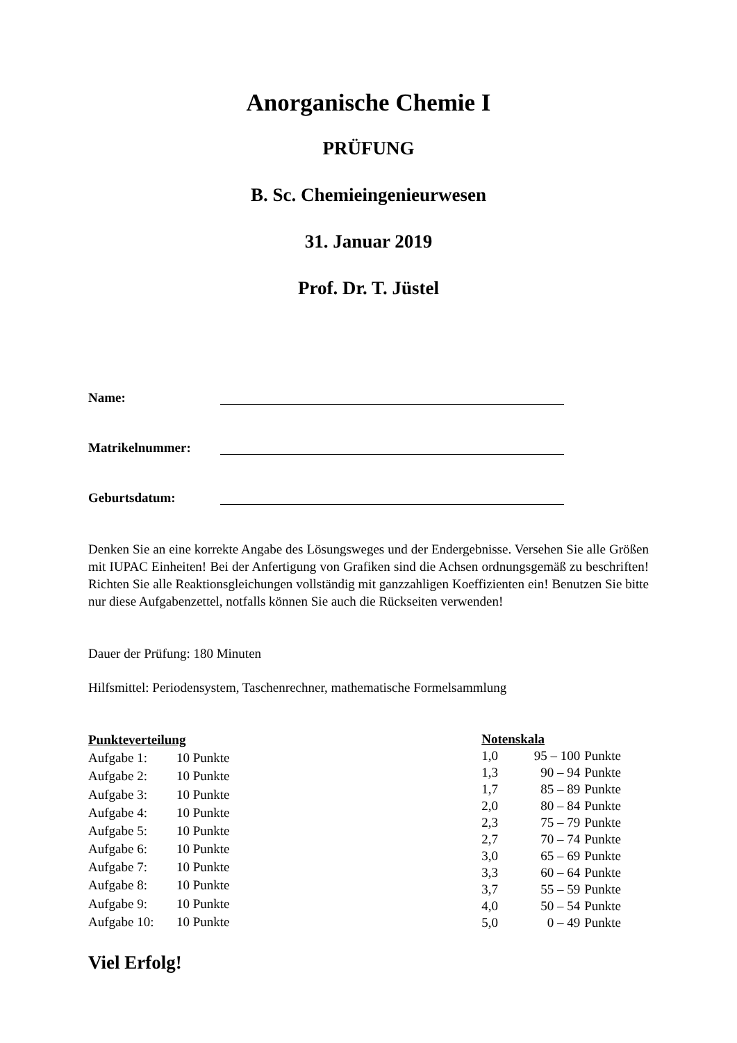Anorganische Chemie I
PRÜFUNG
B. Sc. Chemieingenieurwesen
31. Januar 2019
Prof. Dr. T. Jüstel
Name:
Matrikelnummer:
Geburtsdatum:
Denken Sie an eine korrekte Angabe des Lösungsweges und der Endergebnisse. Versehen Sie alle Größen mit IUPAC Einheiten! Bei der Anfertigung von Grafiken sind die Achsen ordnungsgemäß zu beschriften! Richten Sie alle Reaktionsgleichungen vollständig mit ganzzahligen Koeffizienten ein! Benutzen Sie bitte nur diese Aufgabenzettel, notfalls können Sie auch die Rückseiten verwenden!
Dauer der Prüfung: 180 Minuten
Hilfsmittel: Periodensystem, Taschenrechner, mathematische Formelsammlung
| Punkteverteilung | |
| --- | --- |
| Aufgabe 1: | 10 Punkte |
| Aufgabe 2: | 10 Punkte |
| Aufgabe 3: | 10 Punkte |
| Aufgabe 4: | 10 Punkte |
| Aufgabe 5: | 10 Punkte |
| Aufgabe 6: | 10 Punkte |
| Aufgabe 7: | 10 Punkte |
| Aufgabe 8: | 10 Punkte |
| Aufgabe 9: | 10 Punkte |
| Aufgabe 10: | 10 Punkte |
| Notenskala | | |
| --- | --- | --- |
| 1,0 | 95 – 100 | Punkte |
| 1,3 | 90 – 94 | Punkte |
| 1,7 | 85 – 89 | Punkte |
| 2,0 | 80 – 84 | Punkte |
| 2,3 | 75 – 79 | Punkte |
| 2,7 | 70 – 74 | Punkte |
| 3,0 | 65 – 69 | Punkte |
| 3,3 | 60 – 64 | Punkte |
| 3,7 | 55 – 59 | Punkte |
| 4,0 | 50 – 54 | Punkte |
| 5,0 | 0 – 49 | Punkte |
Viel Erfolg!